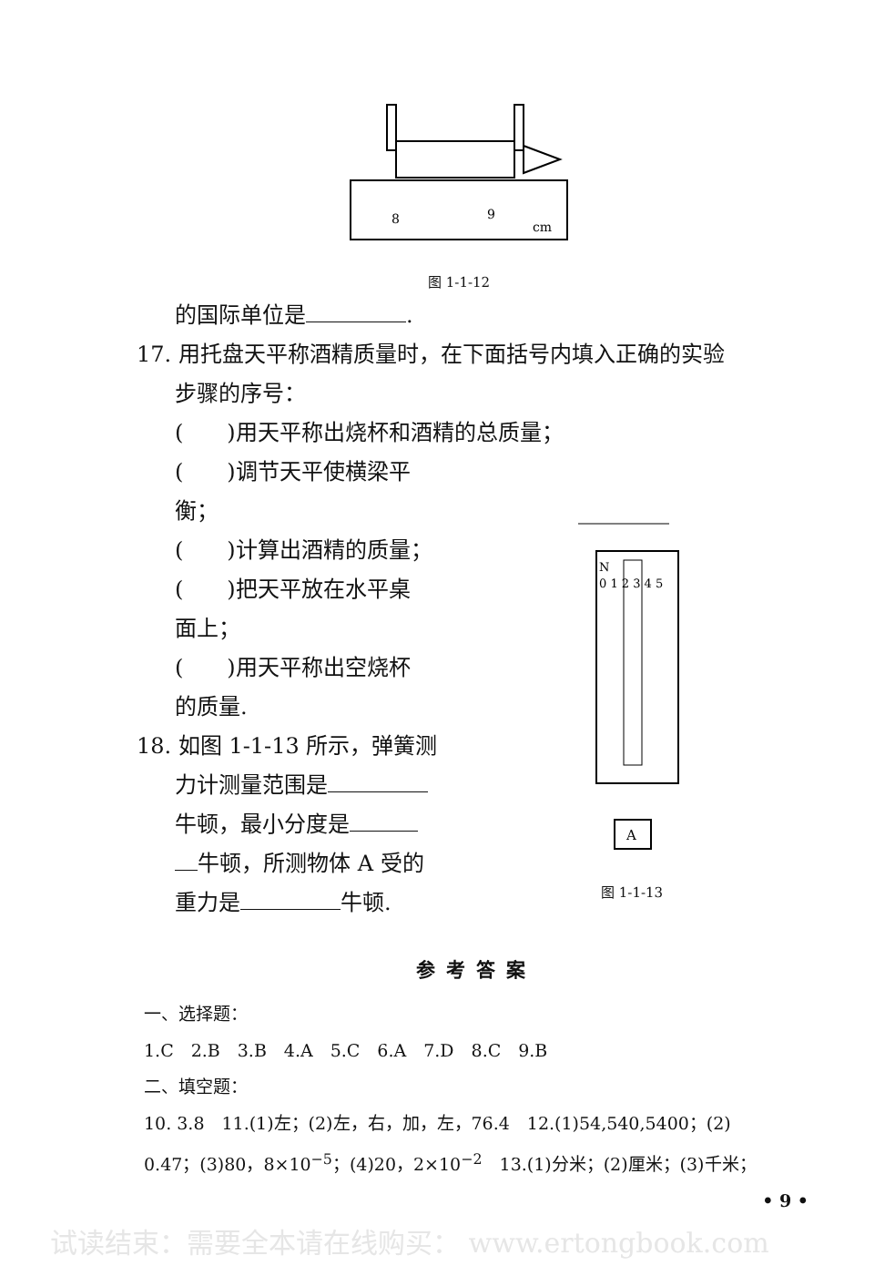8
9
cm
图 1-1-12
的国际单位是 .
17. 用托盘天平称酒精质量时，在下面括号内填入正确的实验
步骤的序号：
(　　)用天平称出烧杯和酒精的总质量；
(　　)调节天平使横梁平
衡；
(　　)计算出酒精的质量；
(　　)把天平放在水平桌
面上；
(　　)用天平称出空烧杯
的质量.
18. 如图 1-1-13 所示，弹簧测
力计测量范围是
牛顿，最小分度是
牛顿，所测物体 A 受的
重力是 牛顿.
N
0 1 2 3 4 5
A
图 1-1-13
参考答案
一、选择题：
1.C　2.B　3.B　4.A　5.C　6.A　7.D　8.C　9.B
二、填空题：
10. 3.8　11.(1)左；(2)左，右，加，左，76.4　12.(1)54,540,5400；(2)
0.47；(3)80，8×10<sup>−5</sup>；(4)20，2×10<sup>−2</sup>　13.(1)分米；(2)厘米；(3)千米；
• 9 •
试读结束：需要全本请在线购买： www.ertongbook.com